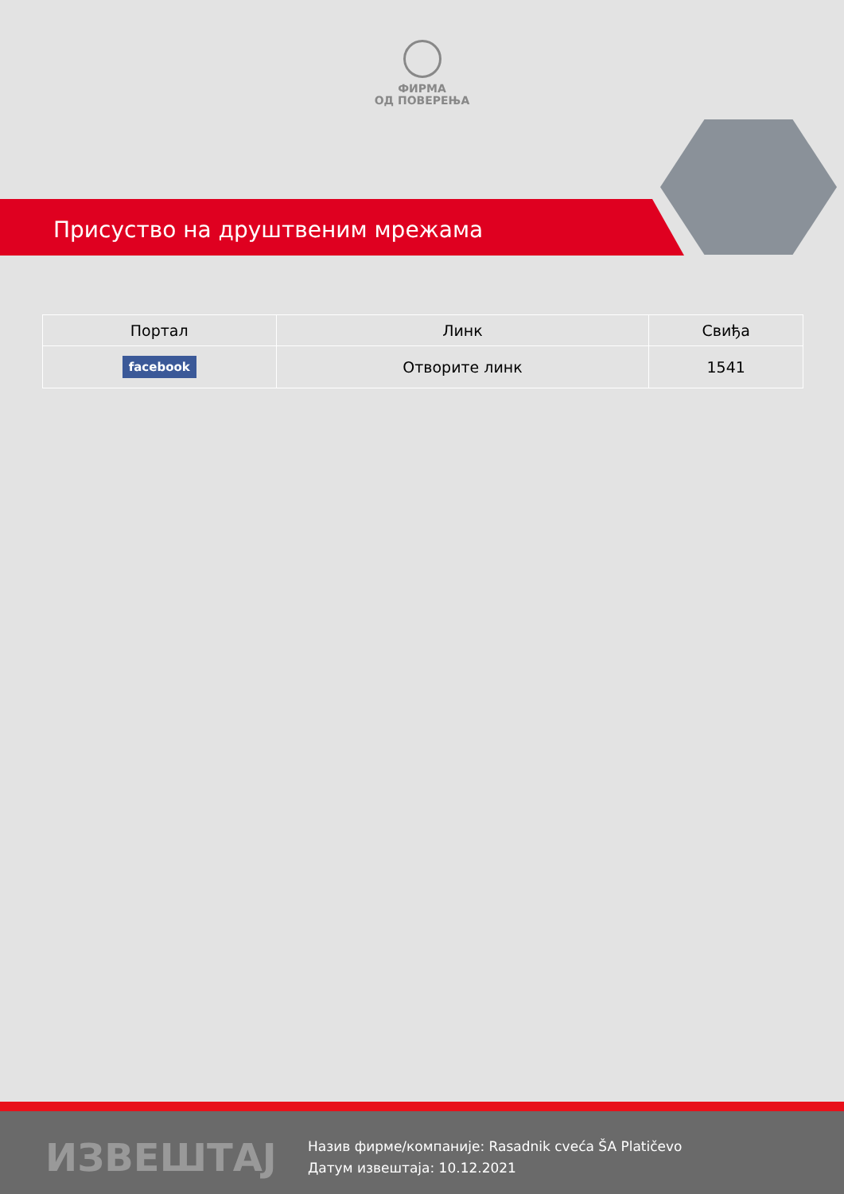ФИРМА
ОД ПОВЕРЕЊА
Присуство на друштвеним мрежама
| Портал | Линк | Свиђа |
| --- | --- | --- |
| facebook | Отворите линк | 1541 |
ИЗВЕШТАЈ
Назив фирме/компаније: Rasadnik cveća ŠA Platičevo
Датум извештаја: 10.12.2021